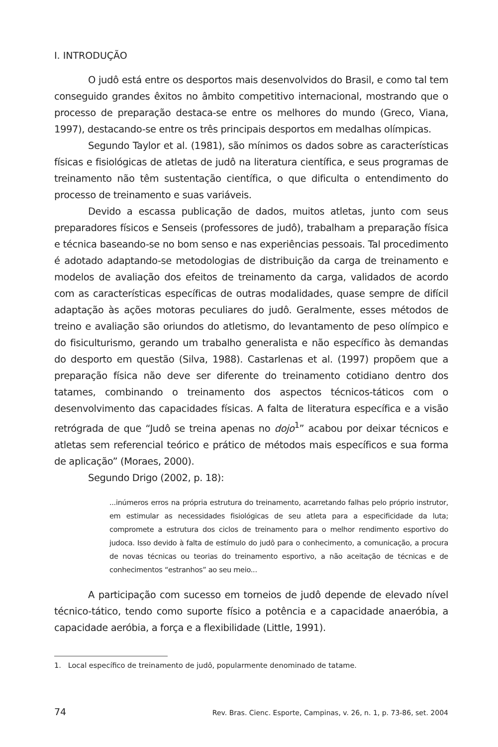I. INTRODUÇÃO
O judô está entre os desportos mais desenvolvidos do Brasil, e como tal tem conseguido grandes êxitos no âmbito competitivo internacional, mostrando que o processo de preparação destaca-se entre os melhores do mundo (Greco, Viana, 1997), destacando-se entre os três principais desportos em medalhas olímpicas.
Segundo Taylor et al. (1981), são mínimos os dados sobre as características físicas e fisiológicas de atletas de judô na literatura científica, e seus programas de treinamento não têm sustentação científica, o que dificulta o entendimento do processo de treinamento e suas variáveis.
Devido a escassa publicação de dados, muitos atletas, junto com seus preparadores físicos e Senseis (professores de judô), trabalham a preparação física e técnica baseando-se no bom senso e nas experiências pessoais. Tal procedimento é adotado adaptando-se metodologias de distribuição da carga de treinamento e modelos de avaliação dos efeitos de treinamento da carga, validados de acordo com as características específicas de outras modalidades, quase sempre de difícil adaptação às ações motoras peculiares do judô. Geralmente, esses métodos de treino e avaliação são oriundos do atletismo, do levantamento de peso olímpico e do fisiculturismo, gerando um trabalho generalista e não específico às demandas do desporto em questão (Silva, 1988). Castarlenas et al. (1997) propõem que a preparação física não deve ser diferente do treinamento cotidiano dentro dos tatames, combinando o treinamento dos aspectos técnicos-táticos com o desenvolvimento das capacidades físicas. A falta de literatura específica e a visão retrógrada de que “Judô se treina apenas no dojo<sup>1</sup>” acabou por deixar técnicos e atletas sem referencial teórico e prático de métodos mais específicos e sua forma de aplicação” (Moraes, 2000).
Segundo Drigo (2002, p. 18):
...inúmeros erros na própria estrutura do treinamento, acarretando falhas pelo próprio instrutor, em estimular as necessidades fisiológicas de seu atleta para a especificidade da luta; compromete a estrutura dos ciclos de treinamento para o melhor rendimento esportivo do judoca. Isso devido à falta de estímulo do judô para o conhecimento, a comunicação, a procura de novas técnicas ou teorias do treinamento esportivo, a não aceitação de técnicas e de conhecimentos “estranhos” ao seu meio...
A participação com sucesso em torneios de judô depende de elevado nível técnico-tático, tendo como suporte físico a potência e a capacidade anaeróbia, a capacidade aeróbia, a força e a flexibilidade (Little, 1991).
1. Local específico de treinamento de judô, popularmente denominado de tatame.
74 Rev. Bras. Cienc. Esporte, Campinas, v. 26, n. 1, p. 73-86, set. 2004